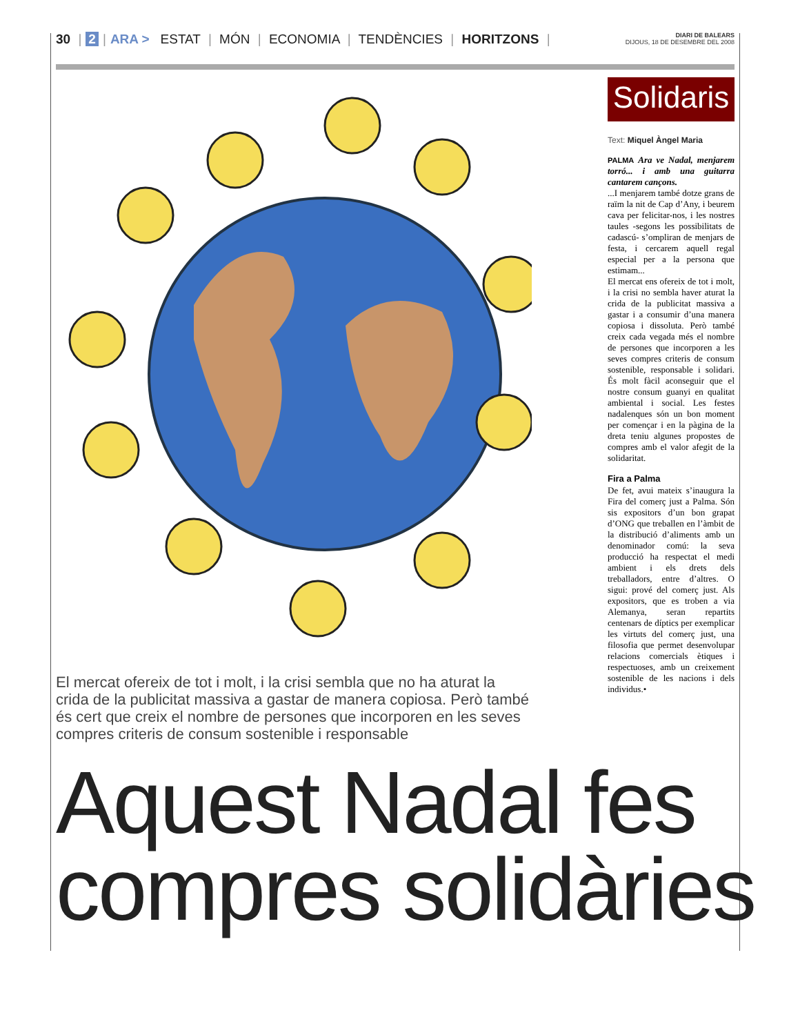30 | 2 | ARA > ESTAT | MÓN | ECONOMIA | TENDÈNCIES | HORITZONS |
DIARI DE BALEARS
DIJOUS, 18 DE DESEMBRE DEL 2008
El mercat ofereix de tot i molt, i la crisi sembla que no ha aturat la crida de la publicitat massiva a gastar de manera copiosa. Però també és cert que creix el nombre de persones que incorporen en les seves compres criteris de consum sostenible i responsable
Solidaris
Text: Miquel Àngel Maria
PALMA Ara ve Nadal, menjarem torró... i amb una guitarra cantarem cançons.
...I menjarem també dotze grans de raïm la nit de Cap d’Any, i beurem cava per felicitar-nos, i les nostres taules -segons les possibilitats de cadascú- s’ompliran de menjars de festa, i cercarem aquell regal especial per a la persona que estimam...
El mercat ens ofereix de tot i molt, i la crisi no sembla haver aturat la crida de la publicitat massiva a gastar i a consumir d’una manera copiosa i dissoluta. Però també creix cada vegada més el nombre de persones que incorporen a les seves compres criteris de consum sostenible, responsable i solidari. És molt fàcil aconseguir que el nostre consum guanyi en qualitat ambiental i social. Les festes nadalenques són un bon moment per començar i en la pàgina de la dreta teniu algunes propostes de compres amb el valor afegit de la solidaritat.
Fira a Palma
De fet, avui mateix s’inaugura la Fira del comerç just a Palma. Són sis expositors d’un bon grapat d’ONG que treballen en l’àmbit de la distribució d’aliments amb un denominador comú: la seva producció ha respectat el medi ambient i els drets dels treballadors, entre d’altres. O sigui: prové del comerç just. Als expositors, que es troben a via Alemanya, seran repartits centenars de díptics per exemplicar les virtuts del comerç just, una filosofia que permet desenvolupar relacions comercials ètiques i respectuoses, amb un creixement sostenible de les nacions i dels individus.•
Aquest Nadal fes
compres solidàries